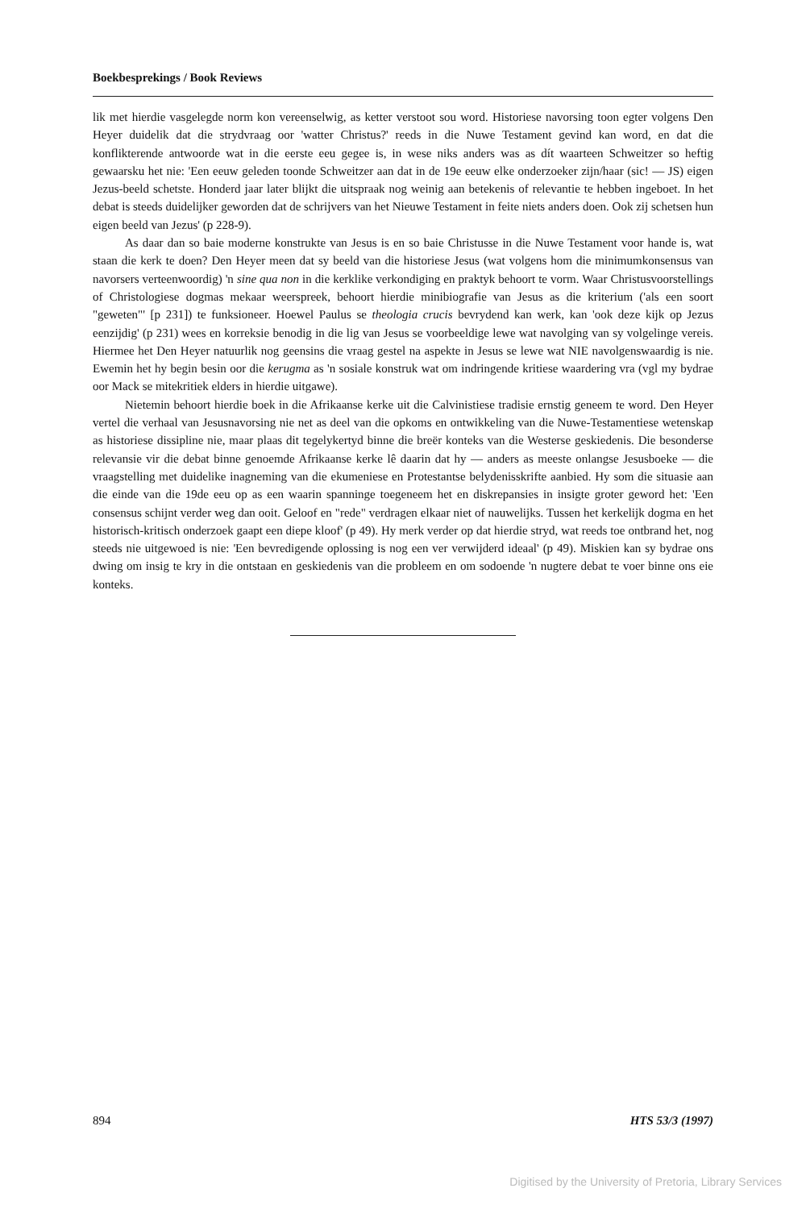Boekbesprekings / Book Reviews
lik met hierdie vasgelegde norm kon vereenselwig, as ketter verstoot sou word. Historiese navorsing toon egter volgens Den Heyer duidelik dat die strydvraag oor 'watter Christus?' reeds in die Nuwe Testament gevind kan word, en dat die konflikterende antwoorde wat in die eerste eeu gegee is, in wese niks anders was as dít waarteen Schweitzer so heftig gewaarsku het nie: 'Een eeuw geleden toonde Schweitzer aan dat in de 19e eeuw elke onderzoeker zijn/haar (sic! — JS) eigen Jezus-beeld schetste. Honderd jaar later blijkt die uitspraak nog weinig aan betekenis of relevantie te hebben ingeboet. In het debat is steeds duidelijker geworden dat de schrijvers van het Nieuwe Testament in feite niets anders doen. Ook zij schetsen hun eigen beeld van Jezus' (p 228-9).
As daar dan so baie moderne konstrukte van Jesus is en so baie Christusse in die Nuwe Testament voor hande is, wat staan die kerk te doen? Den Heyer meen dat sy beeld van die historiese Jesus (wat volgens hom die minimumkonsensus van navorsers verteenwoordig) 'n sine qua non in die kerklike verkondiging en praktyk behoort te vorm. Waar Christusvoorstellings of Christologiese dogmas mekaar weerspreek, behoort hierdie minibiografie van Jesus as die kriterium ('als een soort "geweten"' [p 231]) te funksioneer. Hoewel Paulus se theologia crucis bevrydend kan werk, kan 'ook deze kijk op Jezus eenzijdig' (p 231) wees en korreksie benodig in die lig van Jesus se voorbeeldige lewe wat navolging van sy volgelinge vereis. Hiermee het Den Heyer natuurlik nog geensins die vraag gestel na aspekte in Jesus se lewe wat NIE navolgenswaardig is nie. Ewemin het hy begin besin oor die kerugma as 'n sosiale konstruk wat om indringende kritiese waardering vra (vgl my bydrae oor Mack se mitekritiek elders in hierdie uitgawe).
Nietemin behoort hierdie boek in die Afrikaanse kerke uit die Calvinistiese tradisie ernstig geneem te word. Den Heyer vertel die verhaal van Jesusnavorsing nie net as deel van die opkoms en ontwikkeling van die Nuwe-Testamentiese wetenskap as historiese dissipline nie, maar plaas dit tegelykertyd binne die breër konteks van die Westerse geskiedenis. Die besonderse relevansie vir die debat binne genoemde Afrikaanse kerke lê daarin dat hy — anders as meeste onlangse Jesusboeke — die vraagstelling met duidelike inagneming van die ekumeniese en Protestantse belydenisskrifte aanbied. Hy som die situasie aan die einde van die 19de eeu op as een waarin spanninge toegeneem het en diskrepansies in insigte groter geword het: 'Een consensus schijnt verder weg dan ooit. Geloof en "rede" verdragen elkaar niet of nauwelijks. Tussen het kerkelijk dogma en het historisch-kritisch onderzoek gaapt een diepe kloof' (p 49). Hy merk verder op dat hierdie stryd, wat reeds toe ontbrand het, nog steeds nie uitgewoed is nie: 'Een bevredigende oplossing is nog een ver verwijderd ideaal' (p 49). Miskien kan sy bydrae ons dwing om insig te kry in die ontstaan en geskiedenis van die probleem en om sodoende 'n nugtere debat te voer binne ons eie konteks.
894 HTS 53/3 (1997)
Digitised by the University of Pretoria, Library Services